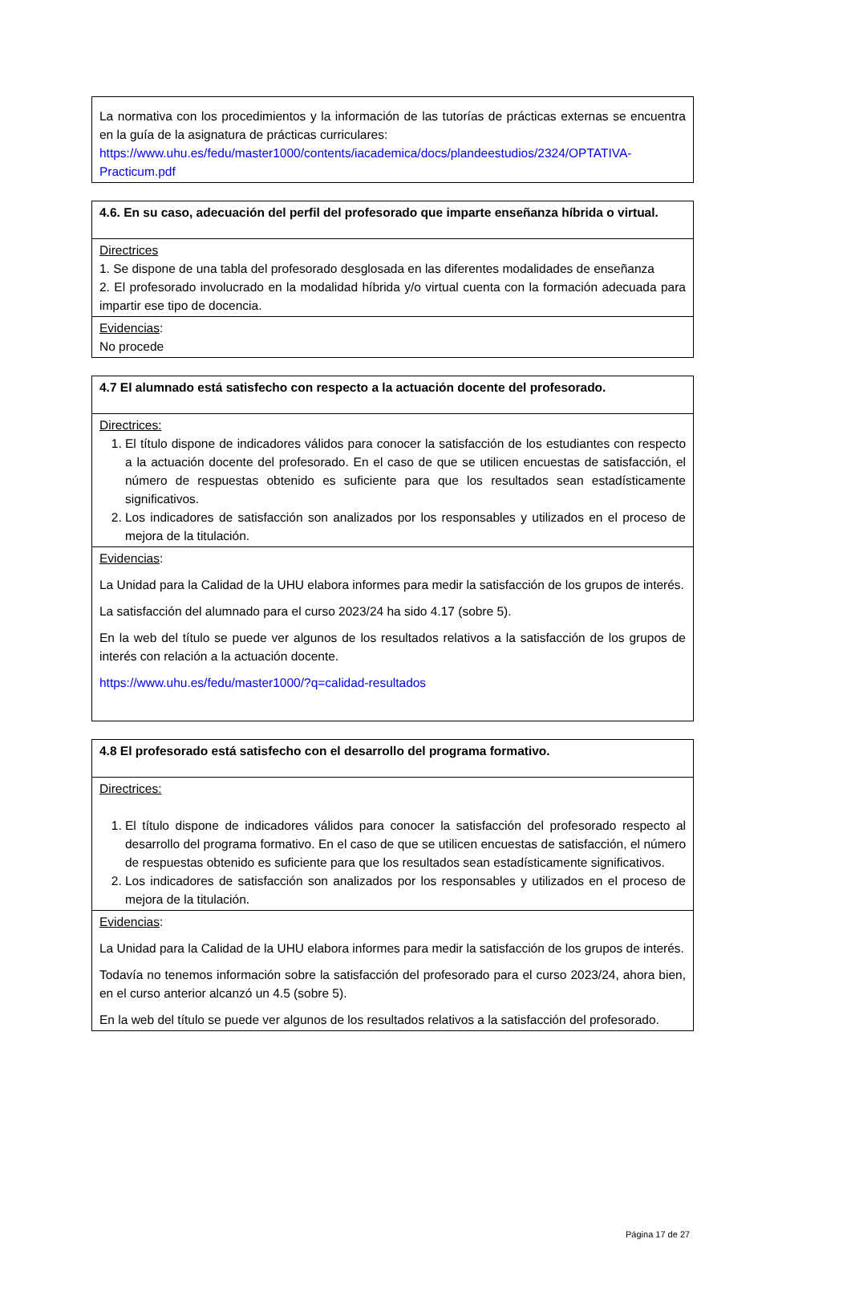| La normativa con los procedimientos y la información de las tutorías de prácticas externas se encuentra en la guía de la asignatura de prácticas curriculares: https://www.uhu.es/fedu/master1000/contents/iacademica/docs/plandeestudios/2324/OPTATIVA-Practicum.pdf |
| 4.6. En su caso, adecuación del perfil del profesorado que imparte enseñanza híbrida o virtual. |
| Directrices 1. Se dispone de una tabla del profesorado desglosada en las diferentes modalidades de enseñanza 2. El profesorado involucrado en la modalidad híbrida y/o virtual cuenta con la formación adecuada para impartir ese tipo de docencia. |
| Evidencias : No procede |
| 4.7 El alumnado está satisfecho con respecto a la actuación docente del profesorado. |
| Directrices: 1. El título dispone de indicadores válidos para conocer la satisfacción de los estudiantes con respecto a la actuación docente del profesorado. En el caso de que se utilicen encuestas de satisfacción, el número de respuestas obtenido es suficiente para que los resultados sean estadísticamente significativos. 2. Los indicadores de satisfacción son analizados por los responsables y utilizados en el proceso de mejora de la titulación. |
| Evidencias : La Unidad para la Calidad de la UHU elabora informes para medir la satisfacción de los grupos de interés. La satisfacción del alumnado para el curso 2023/24 ha sido 4.17 (sobre 5). En la web del título se puede ver algunos de los resultados relativos a la satisfacción de los grupos de interés con relación a la actuación docente. https://www.uhu.es/fedu/master1000/?q=calidad-resultados |
| 4.8 El profesorado está satisfecho con el desarrollo del programa formativo. |
| Directrices: 1. El título dispone de indicadores válidos para conocer la satisfacción del profesorado respecto al desarrollo del programa formativo. En el caso de que se utilicen encuestas de satisfacción, el número de respuestas obtenido es suficiente para que los resultados sean estadísticamente significativos. 2. Los indicadores de satisfacción son analizados por los responsables y utilizados en el proceso de mejora de la titulación. |
| Evidencias : La Unidad para la Calidad de la UHU elabora informes para medir la satisfacción de los grupos de interés. Todavía no tenemos información sobre la satisfacción del profesorado para el curso 2023/24, ahora bien, en el curso anterior alcanzó un 4.5 (sobre 5). En la web del título se puede ver algunos de los resultados relativos a la satisfacción del profesorado. |
Página 17 de 27